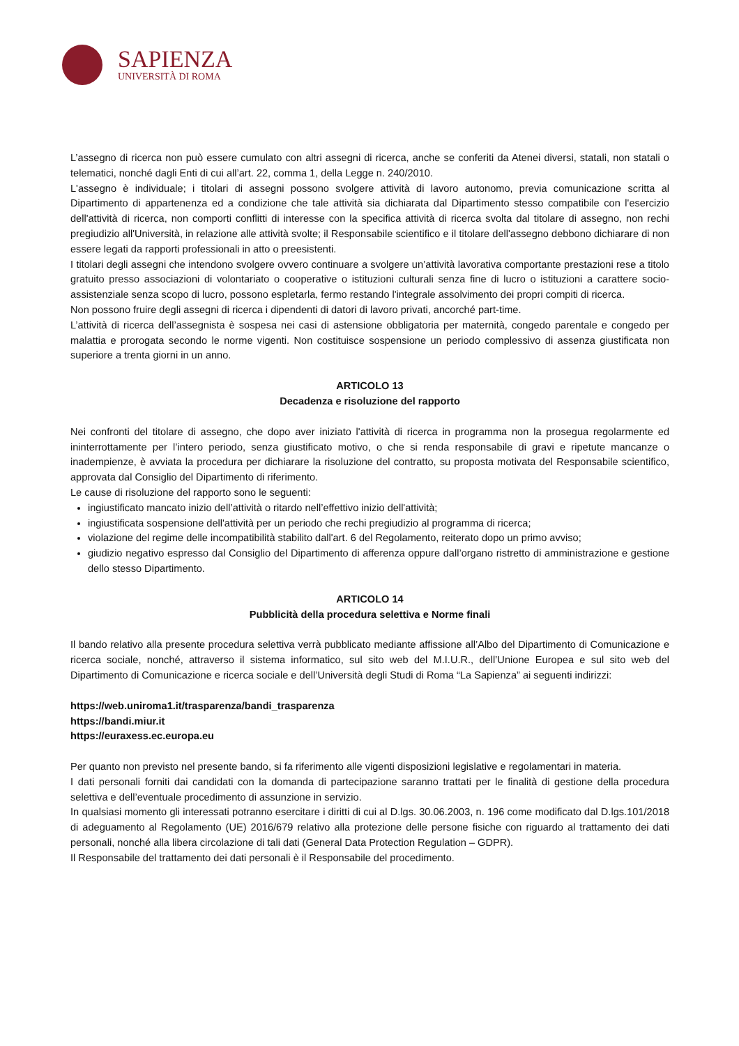SAPIENZA
UNIVERSITÀ DI ROMA
L’assegno di ricerca non può essere cumulato con altri assegni di ricerca, anche se conferiti da Atenei diversi, statali, non statali o telematici, nonché dagli Enti di cui all’art. 22, comma 1, della Legge n. 240/2010.
L'assegno è individuale; i titolari di assegni possono svolgere attività di lavoro autonomo, previa comunicazione scritta al Dipartimento di appartenenza ed a condizione che tale attività sia dichiarata dal Dipartimento stesso compatibile con l'esercizio dell'attività di ricerca, non comporti conflitti di interesse con la specifica attività di ricerca svolta dal titolare di assegno, non rechi pregiudizio all'Università, in relazione alle attività svolte; il Responsabile scientifico e il titolare dell'assegno debbono dichiarare di non essere legati da rapporti professionali in atto o preesistenti.
I titolari degli assegni che intendono svolgere ovvero continuare a svolgere un’attività lavorativa comportante prestazioni rese a titolo gratuito presso associazioni di volontariato o cooperative o istituzioni culturali senza fine di lucro o istituzioni a carattere socio-assistenziale senza scopo di lucro, possono espletarla, fermo restando l'integrale assolvimento dei propri compiti di ricerca.
Non possono fruire degli assegni di ricerca i dipendenti di datori di lavoro privati, ancorché part-time.
L’attività di ricerca dell’assegnista è sospesa nei casi di astensione obbligatoria per maternità, congedo parentale e congedo per malattia e prorogata secondo le norme vigenti. Non costituisce sospensione un periodo complessivo di assenza giustificata non superiore a trenta giorni in un anno.
ARTICOLO 13
Decadenza e risoluzione del rapporto
Nei confronti del titolare di assegno, che dopo aver iniziato l'attività di ricerca in programma non la prosegua regolarmente ed ininterrottamente per l’intero periodo, senza giustificato motivo, o che si renda responsabile di gravi e ripetute mancanze o inadempienze, è avviata la procedura per dichiarare la risoluzione del contratto, su proposta motivata del Responsabile scientifico, approvata dal Consiglio del Dipartimento di riferimento.
Le cause di risoluzione del rapporto sono le seguenti:
ingiustificato mancato inizio dell’attività o ritardo nell’effettivo inizio dell'attività;
ingiustificata sospensione dell'attività per un periodo che rechi pregiudizio al programma di ricerca;
violazione del regime delle incompatibilità stabilito dall'art. 6 del Regolamento, reiterato dopo un primo avviso;
giudizio negativo espresso dal Consiglio del Dipartimento di afferenza oppure dall’organo ristretto di amministrazione e gestione dello stesso Dipartimento.
ARTICOLO 14
Pubblicità della procedura selettiva e Norme finali
Il bando relativo alla presente procedura selettiva verrà pubblicato mediante affissione all’Albo del Dipartimento di Comunicazione e ricerca sociale, nonché, attraverso il sistema informatico, sul sito web del M.I.U.R., dell’Unione Europea e sul sito web del Dipartimento di Comunicazione e ricerca sociale e dell’Università degli Studi di Roma “La Sapienza” ai seguenti indirizzi:
https://web.uniroma1.it/trasparenza/bandi_trasparenza
https://bandi.miur.it
https://euraxess.ec.europa.eu
Per quanto non previsto nel presente bando, si fa riferimento alle vigenti disposizioni legislative e regolamentari in materia.
I dati personali forniti dai candidati con la domanda di partecipazione saranno trattati per le finalità di gestione della procedura selettiva e dell’eventuale procedimento di assunzione in servizio.
In qualsiasi momento gli interessati potranno esercitare i diritti di cui al D.lgs. 30.06.2003, n. 196 come modificato dal D.lgs.101/2018 di adeguamento al Regolamento (UE) 2016/679 relativo alla protezione delle persone fisiche con riguardo al trattamento dei dati personali, nonché alla libera circolazione di tali dati (General Data Protection Regulation – GDPR).
Il Responsabile del trattamento dei dati personali è il Responsabile del procedimento.